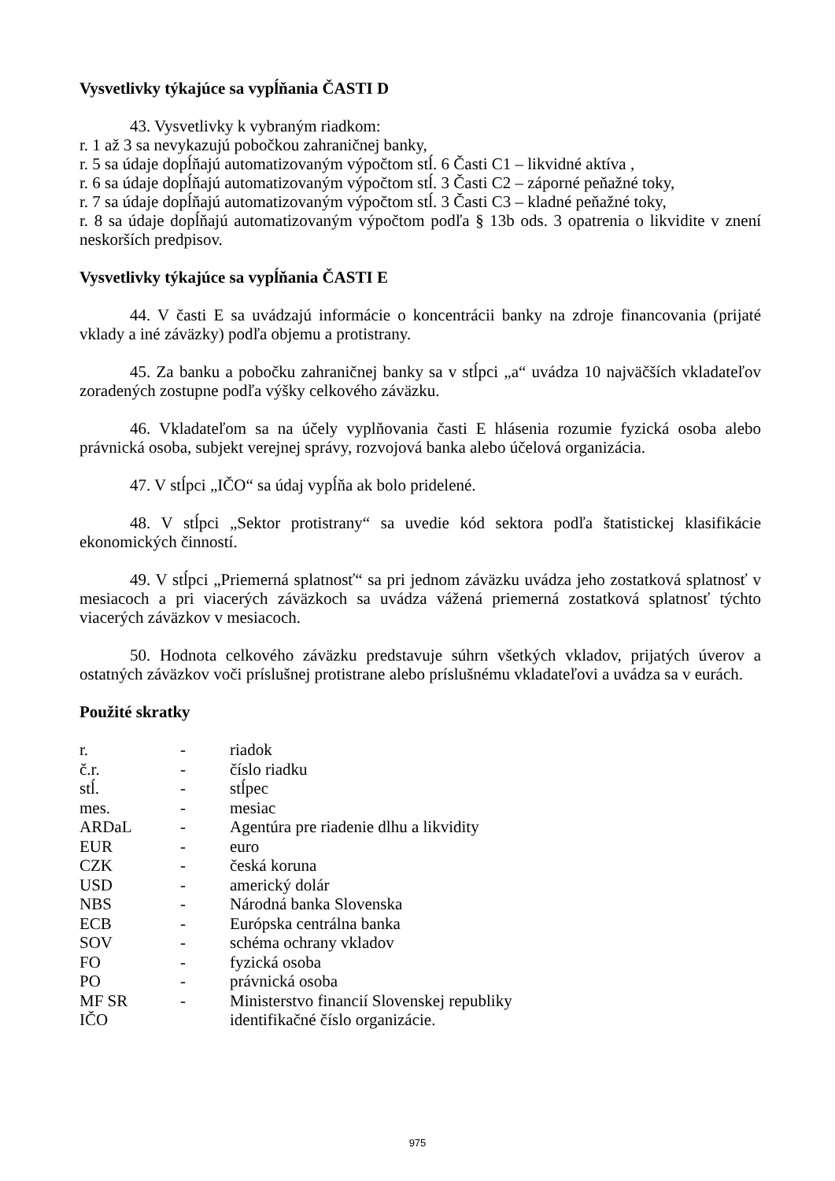Vysvetlivky týkajúce sa vypĺňania ČASTI D
43. Vysvetlivky k vybraným riadkom:
r. 1 až 3 sa nevykazujú pobočkou zahraničnej banky,
r. 5 sa údaje dopĺňajú automatizovaným výpočtom stĺ. 6 Časti C1 – likvidné aktíva ,
r. 6 sa údaje dopĺňajú automatizovaným výpočtom stĺ. 3 Časti C2 – záporné peňažné toky,
r. 7 sa údaje dopĺňajú automatizovaným výpočtom stĺ. 3 Časti C3 – kladné peňažné toky,
r. 8 sa údaje dopĺňajú automatizovaným výpočtom podľa § 13b ods. 3 opatrenia o likvidite v znení neskorších predpisov.
Vysvetlivky týkajúce sa vypĺňania ČASTI E
44. V časti E sa uvádzajú informácie o koncentrácii banky na zdroje financovania (prijaté vklady a iné záväzky) podľa objemu a protistrany.
45. Za banku a pobočku zahraničnej banky sa v stĺpci „a“ uvádza 10 najväčších vkladateľov zoradených zostupne podľa výšky celkového záväzku.
46. Vkladateľom sa na účely vyplňovania časti E hlásenia rozumie fyzická osoba alebo právnická osoba, subjekt verejnej správy, rozvojová banka alebo účelová organizácia.
47. V stĺpci „IČO“ sa údaj vypĺňa ak bolo pridelené.
48. V stĺpci „Sektor protistrany“ sa uvedie kód sektora podľa štatistickej klasifikácie ekonomických činností.
49. V stĺpci „Priemerná splatnosť“ sa pri jednom záväzku uvádza jeho zostatková splatnosť v mesiacoch a pri viacerých záväzkoch sa uvádza vážená priemerná zostatková splatnosť týchto viacerých záväzkov v mesiacoch.
50. Hodnota celkového záväzku predstavuje súhrn všetkých vkladov, prijatých úverov a ostatných záväzkov voči príslušnej protistrane alebo príslušnému vkladateľovi a uvádza sa v eurách.
Použité skratky
| r. | - | riadok |
| č.r. | - | číslo riadku |
| stĺ. | - | stĺpec |
| mes. | - | mesiac |
| ARDaL | - | Agentúra pre riadenie dlhu a likvidity |
| EUR | - | euro |
| CZK | - | česká koruna |
| USD | - | americký dolár |
| NBS | - | Národná banka Slovenska |
| ECB | - | Európska centrálna banka |
| SOV | - | schéma ochrany vkladov |
| FO | - | fyzická osoba |
| PO | - | právnická osoba |
| MF SR | - | Ministerstvo financií Slovenskej republiky |
| IČO | | identifikačné číslo organizácie. |
975